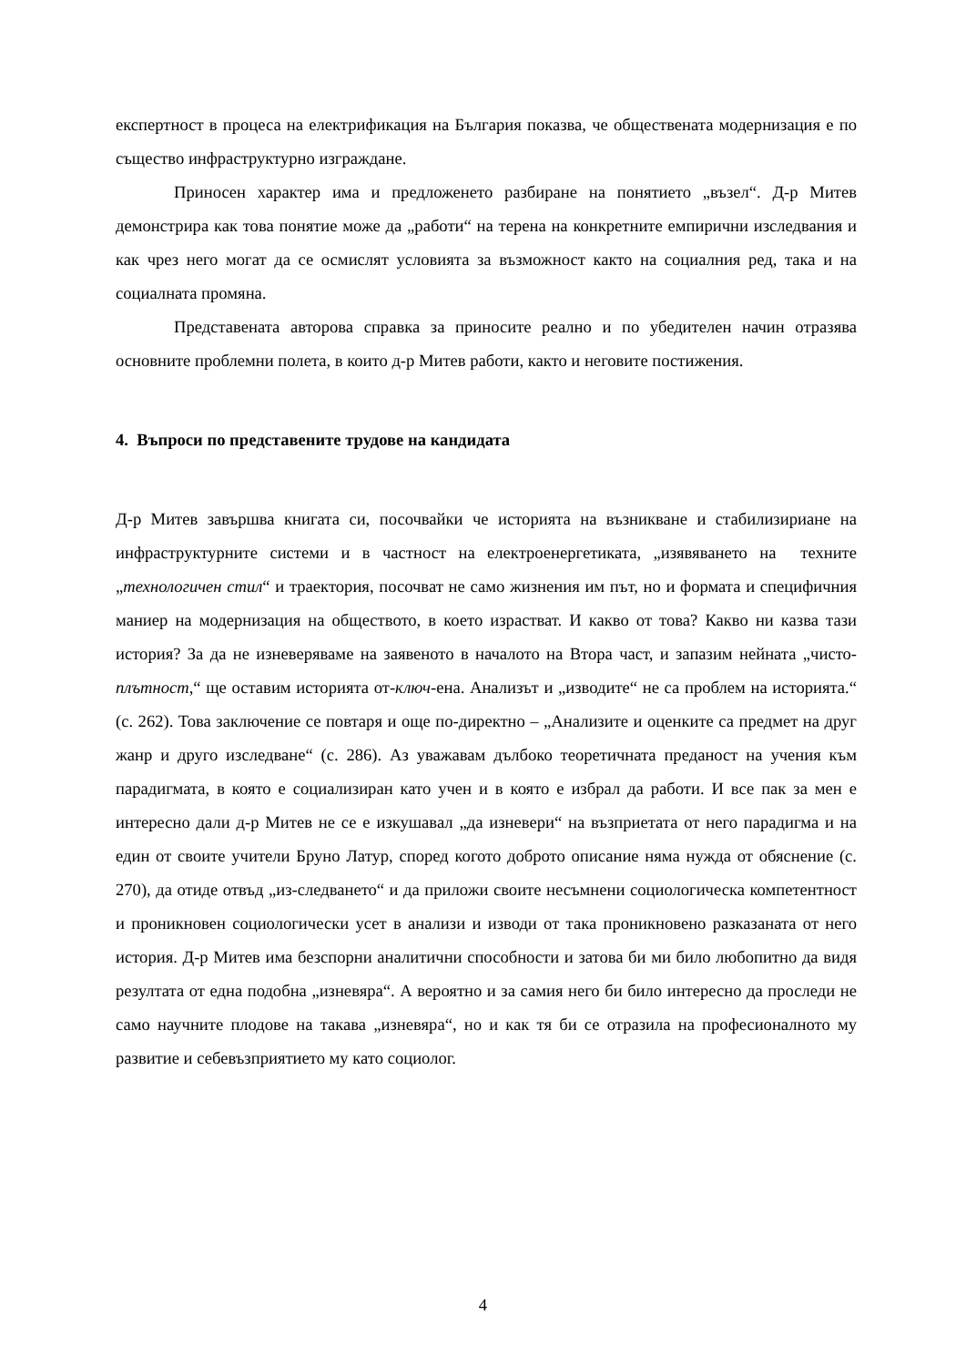експертност в процеса на електрификация на България показва, че обществената модернизация е по същество инфраструктурно изграждане.
Приносен характер има и предложенето разбиране на понятието „възел“. Д-р Митев демонстрира как това понятие може да „работи“ на терена на конкретните емпирични изследвания и как чрез него могат да се осмислят условията за възможност както на социалния ред, така и на социалната промяна.
Представената авторова справка за приносите реално и по убедителен начин отразява основните проблемни полета, в които д-р Митев работи, както и неговите постижения.
4. Въпроси по представените трудове на кандидата
Д-р Митев завършва книгата си, посочвайки че историята на възникване и стабилизириане на инфраструктурните системи и в частност на електроенергетиката, „изявяването на техните „технологичен стил“ и траектория, посочват не само жизнения им път, но и формата и специфичния маниер на модернизация на обществото, в което израстват. И какво от това? Какво ни казва тази история? За да не изневеряваме на заявеното в началото на Втора част, и запазим нейната „чисто-плътност,“ ще оставим историята от-ключ-ена. Анализът и „изводите“ не са проблем на историята.“ (с. 262). Това заключение се повтаря и още по-директно – „Анализите и оценките са предмет на друг жанр и друго изследване“ (с. 286). Аз уважавам дълбоко теоретичната преданост на учения към парадигмата, в която е социализиран като учен и в която е избрал да работи. И все пак за мен е интересно дали д-р Митев не се е изкушавал „да изневери“ на възприетата от него парадигма и на един от своите учители Бруно Латур, според когото доброто описание няма нужда от обяснение (с. 270), да отиде отвъд „из-следването“ и да приложи своите несъмнени социологическа компетентност и проникновен социологически усет в анализи и изводи от така проникновено разказаната от него история. Д-р Митев има безспорни аналитични способности и затова би ми било любопитно да видя резултата от една подобна „изневяра“. А вероятно и за самия него би било интересно да проследи не само научните плодове на такава „изневяра“, но и как тя би се отразила на професионалното му развитие и себевъзприятието му като социолог.
4